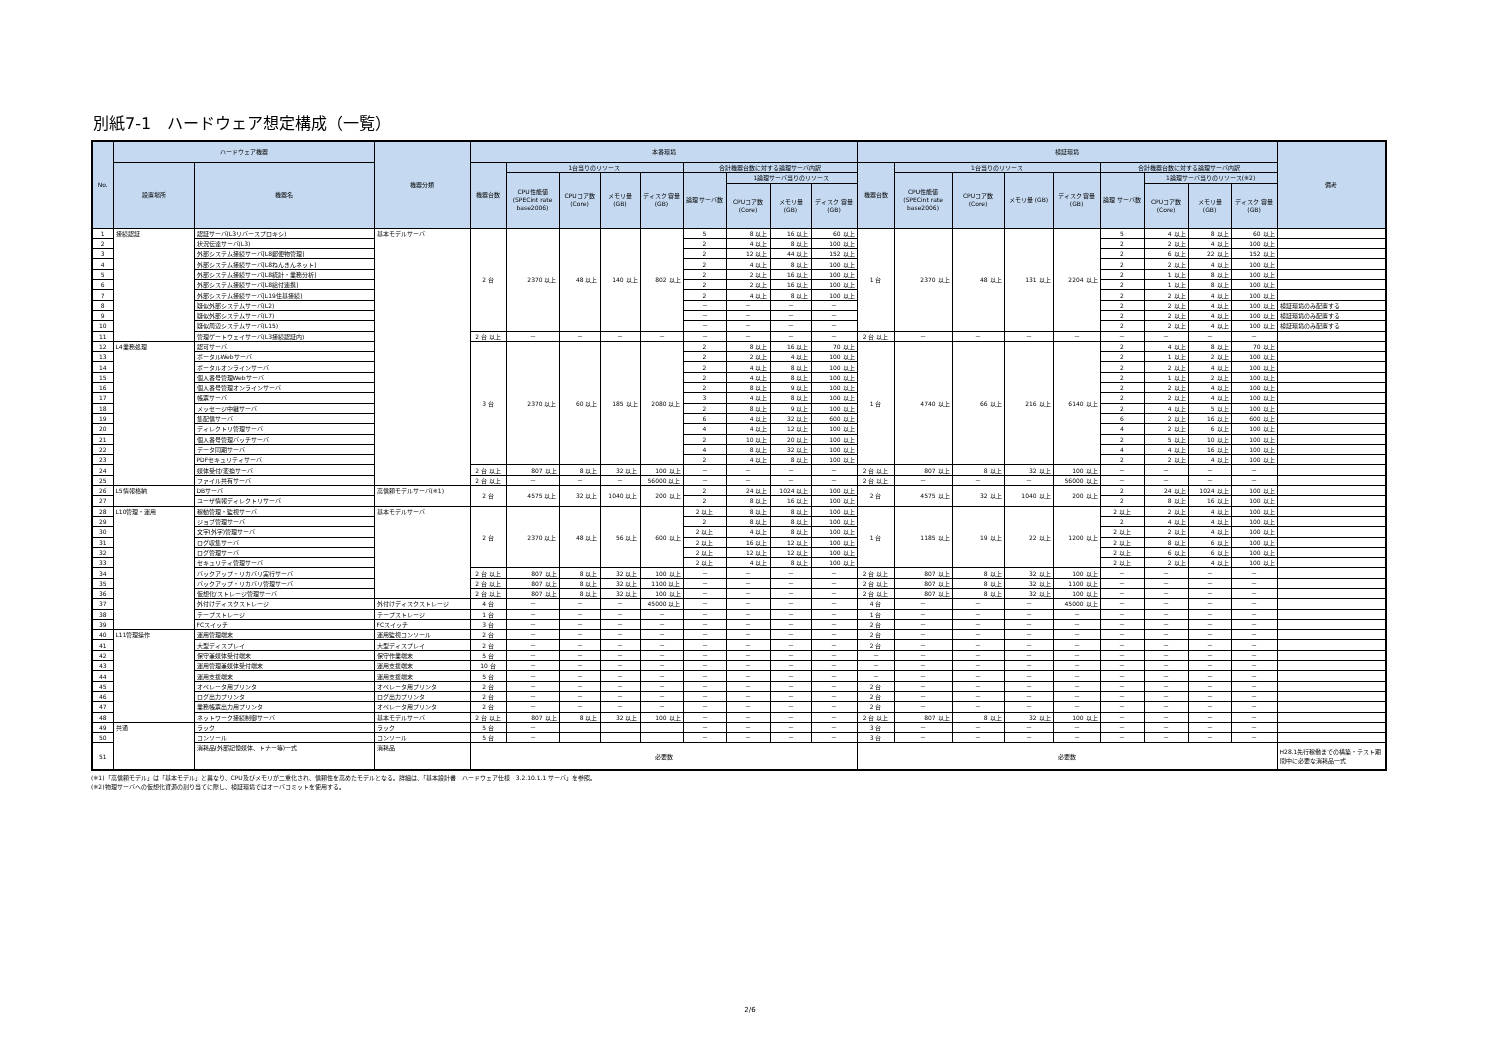別紙7-1　ハードウェア想定構成（一覧）
| No. | ハードウェア機器 | | 機器分類 | 本番環境 | | | | | | | | | 検証環境 | | | | | | | | | 備考 |
| --- | --- | --- | --- | --- | --- | --- | --- | --- | --- | --- | --- | --- | --- | --- | --- | --- | --- | --- | --- | --- | --- | --- |
| | 設置場所 | 機器名 | | 機器台数 | 1台当りのリソース | | | | 合計機器台数に対する論理サーバ内訳 | | | | 機器台数 | 1台当りのリソース | | | | 合計機器台数に対する論理サーバ内訳 | | | | |
| | | | | | CPU性能値 (SPECint rate base2006) | CPUコア数 (Core) | メモリ量 (GB) | ディスク 容量(GB) | 論理 サーバ数 | 1論理サーバ当りのリソース | | | | CPU性能値 (SPECint rate base2006) | CPUコア数 (Core) | メモリ量 (GB) | ディスク 容量(GB) | 論理 サーバ数 | 1論理サーバ当りのリソース(※2) | | | |
| | | | | | | | | | | CPUコア数 (Core) | メモリ量 (GB) | ディスク 容量(GB) | | | | | | | CPUコア数 (Core) | メモリ量 (GB) | ディスク 容量(GB) | |
| 1 | 接続認証 | 認証サーバ(L3リバースプロキシ) | 基本モデルサーバ | 2 台 | 2370 以上 | 48 以上 | 140 以上 | 802 以上 | 5 | 8 以上 | 16 以上 | 60 以上 | 1 台 | 2370 以上 | 48 以上 | 131 以上 | 2204 以上 | 5 | 4 以上 | 8 以上 | 60 以上 | |
| 2 | | 状況伝達サーバ(L3) | | | | | | | 2 | 4 以上 | 8 以上 | 100 以上 | | | | | | 2 | 2 以上 | 4 以上 | 100 以上 | |
| 3 | | 外部システム接続サーバ[L8郵便物管理] | | | | | | | 2 | 12 以上 | 44 以上 | 152 以上 | | | | | | 2 | 6 以上 | 22 以上 | 152 以上 | |
| 4 | | 外部システム接続サーバ[L8ねんきんネット] | | | | | | | 2 | 4 以上 | 8 以上 | 100 以上 | | | | | | 2 | 2 以上 | 4 以上 | 100 以上 | |
| 5 | | 外部システム接続サーバ[L8統計・業務分析] | | | | | | | 2 | 2 以上 | 16 以上 | 100 以上 | | | | | | 2 | 1 以上 | 8 以上 | 100 以上 | |
| 6 | | 外部システム接続サーバ[L8給付連携] | | | | | | | 2 | 2 以上 | 16 以上 | 100 以上 | | | | | | 2 | 1 以上 | 8 以上 | 100 以上 | |
| 7 | | 外部システム接続サーバ[L19住基接続] | | | | | | | 2 | 4 以上 | 8 以上 | 100 以上 | | | | | | 2 | 2 以上 | 4 以上 | 100 以上 | |
| 8 | | 疑似外部システムサーバ(L2) | | | | | | | － | － | － | － | | | | | | 2 | 2 以上 | 4 以上 | 100 以上 | 検証環境のみ配置する |
| 9 | | 疑似外部システムサーバ(L7) | | | | | | | － | － | － | － | | | | | | 2 | 2 以上 | 4 以上 | 100 以上 | 検証環境のみ配置する |
| 10 | | 疑似周辺システムサーバ(L15) | | | | | | | － | － | － | － | | | | | | 2 | 2 以上 | 4 以上 | 100 以上 | 検証環境のみ配置する |
| 11 | | 管理ゲートウェイサーバ(L3接続認証内) | | 2 台 以上 | － | － | － | － | － | － | － | － | 2 台 以上 | － | － | － | － | － | － | － | － | |
| 12 | L4業務処理 | 認可サーバ | | 3 台 | 2370 以上 | 60 以上 | 185 以上 | 2080 以上 | 2 | 8 以上 | 16 以上 | 70 以上 | 1 台 | 4740 以上 | 66 以上 | 216 以上 | 6140 以上 | 2 | 4 以上 | 8 以上 | 70 以上 | |
| 13 | | ポータルWebサーバ | | | | | | | 2 | 2 以上 | 4 以上 | 100 以上 | | | | | | 2 | 1 以上 | 2 以上 | 100 以上 | |
| 14 | | ポータルオンラインサーバ | | | | | | | 2 | 4 以上 | 8 以上 | 100 以上 | | | | | | 2 | 2 以上 | 4 以上 | 100 以上 | |
| 15 | | 個人番号管理Webサーバ | | | | | | | 2 | 4 以上 | 8 以上 | 100 以上 | | | | | | 2 | 1 以上 | 2 以上 | 100 以上 | |
| 16 | | 個人番号管理オンラインサーバ | | | | | | | 2 | 8 以上 | 9 以上 | 100 以上 | | | | | | 2 | 2 以上 | 4 以上 | 100 以上 | |
| 17 | | 帳票サーバ | | | | | | | 3 | 4 以上 | 8 以上 | 100 以上 | | | | | | 2 | 2 以上 | 4 以上 | 100 以上 | |
| 18 | | メッセージ中継サーバ | | | | | | | 2 | 8 以上 | 9 以上 | 100 以上 | | | | | | 2 | 4 以上 | 5 以上 | 100 以上 | |
| 19 | | 集配信サーバ | | | | | | | 6 | 4 以上 | 32 以上 | 600 以上 | | | | | | 6 | 2 以上 | 16 以上 | 600 以上 | |
| 20 | | ディレクトリ管理サーバ | | | | | | | 4 | 4 以上 | 12 以上 | 100 以上 | | | | | | 4 | 2 以上 | 6 以上 | 100 以上 | |
| 21 | | 個人番号管理バッチサーバ | | | | | | | 2 | 10 以上 | 20 以上 | 100 以上 | | | | | | 2 | 5 以上 | 10 以上 | 100 以上 | |
| 22 | | データ同期サーバ | | | | | | | 4 | 8 以上 | 32 以上 | 100 以上 | | | | | | 4 | 4 以上 | 16 以上 | 100 以上 | |
| 23 | | PDFセキュリティサーバ | | | | | | | 2 | 4 以上 | 8 以上 | 100 以上 | | | | | | 2 | 2 以上 | 4 以上 | 100 以上 | |
| 24 | | 媒体受付/変換サーバ | | 2 台 以上 | 807 以上 | 8 以上 | 32 以上 | 100 以上 | － | － | － | － | 2 台 以上 | 807 以上 | 8 以上 | 32 以上 | 100 以上 | － | － | － | － | |
| 25 | | ファイル共有サーバ | | 2 台 以上 | － | － | － | 56000 以上 | － | － | － | － | 2 台 以上 | － | － | － | 56000 以上 | － | － | － | － | |
| 26 | L5情報格納 | DBサーバ | 高信頼モデルサーバ(※1) | 2 台 | 4575 以上 | 32 以上 | 1040 以上 | 200 以上 | 2 | 24 以上 | 1024 以上 | 100 以上 | 2 台 | 4575 以上 | 32 以上 | 1040 以上 | 200 以上 | 2 | 24 以上 | 1024 以上 | 100 以上 | |
| 27 | | ユーザ情報ディレクトリサーバ | | | | | | | 2 | 8 以上 | 16 以上 | 100 以上 | | | | | | 2 | 8 以上 | 16 以上 | 100 以上 | |
| 28 | L10管理・運用 | 稼動管理・監視サーバ | 基本モデルサーバ | 2 台 | 2370 以上 | 48 以上 | 56 以上 | 600 以上 | 2 以上 | 8 以上 | 8 以上 | 100 以上 | 1 台 | 1185 以上 | 19 以上 | 22 以上 | 1200 以上 | 2 以上 | 2 以上 | 4 以上 | 100 以上 | |
| 29 | | ジョブ管理サーバ | | | | | | | 2 | 8 以上 | 8 以上 | 100 以上 | | | | | | 2 | 4 以上 | 4 以上 | 100 以上 | |
| 30 | | 文字(外字)管理サーバ | | | | | | | 2 以上 | 4 以上 | 8 以上 | 100 以上 | | | | | | 2 以上 | 2 以上 | 4 以上 | 100 以上 | |
| 31 | | ログ収集サーバ | | | | | | | 2 以上 | 16 以上 | 12 以上 | 100 以上 | | | | | | 2 以上 | 8 以上 | 6 以上 | 100 以上 | |
| 32 | | ログ管理サーバ | | | | | | | 2 以上 | 12 以上 | 12 以上 | 100 以上 | | | | | | 2 以上 | 6 以上 | 6 以上 | 100 以上 | |
| 33 | | セキュリティ管理サーバ | | | | | | | 2 以上 | 4 以上 | 8 以上 | 100 以上 | | | | | | 2 以上 | 2 以上 | 4 以上 | 100 以上 | |
| 34 | | バックアップ・リカバリ実行サーバ | | 2 台 以上 | 807 以上 | 8 以上 | 32 以上 | 100 以上 | － | － | － | － | 2 台 以上 | 807 以上 | 8 以上 | 32 以上 | 100 以上 | － | － | － | － | |
| 35 | | バックアップ・リカバリ管理サーバ | | 2 台 以上 | 807 以上 | 8 以上 | 32 以上 | 1100 以上 | － | － | － | － | 2 台 以上 | 807 以上 | 8 以上 | 32 以上 | 1100 以上 | － | － | － | － | |
| 36 | | 仮想化/ストレージ管理サーバ | | 2 台 以上 | 807 以上 | 8 以上 | 32 以上 | 100 以上 | － | － | － | － | 2 台 以上 | 807 以上 | 8 以上 | 32 以上 | 100 以上 | － | － | － | － | |
| 37 | | 外付けディスクストレージ | 外付けディスクストレージ | 4 台 | － | － | － | 45000 以上 | － | － | － | － | 4 台 | － | － | － | 45000 以上 | － | － | － | － | |
| 38 | | テープストレージ | テープストレージ | 1 台 | － | － | － | － | － | － | － | － | 1 台 | － | － | － | － | － | － | － | － | |
| 39 | | FCスイッチ | FCスイッチ | 3 台 | － | － | － | － | － | － | － | － | 2 台 | － | － | － | － | － | － | － | － | |
| 40 | L11管理操作 | 運用管理端末 | 運用監視コンソール | 2 台 | － | － | － | － | － | － | － | － | 2 台 | － | － | － | － | － | － | － | － | |
| 41 | | 大型ディスプレイ | 大型ディスプレイ | 2 台 | － | － | － | － | － | － | － | － | 2 台 | － | － | － | － | － | － | － | － | |
| 42 | | 保守兼媒体受付端末 | 保守作業端末 | 5 台 | － | － | － | － | － | － | － | － | － | － | － | － | － | － | － | － | － | |
| 43 | | 運用管理兼媒体受付端末 | 運用支援端末 | 10 台 | － | － | － | － | － | － | － | － | － | － | － | － | － | － | － | － | － | |
| 44 | | 運用支援端末 | 運用支援端末 | 5 台 | － | － | － | － | － | － | － | － | － | － | － | － | － | － | － | － | － | |
| 45 | | オペレータ用プリンタ | オペレータ用プリンタ | 2 台 | － | － | － | － | － | － | － | － | 2 台 | － | － | － | － | － | － | － | － | |
| 46 | | ログ出力プリンタ | ログ出力プリンタ | 2 台 | － | － | － | － | － | － | － | － | 2 台 | － | － | － | － | － | － | － | － | |
| 47 | | 業務帳票出力用プリンタ | オペレータ用プリンタ | 2 台 | － | － | － | － | － | － | － | － | 2 台 | － | － | － | － | － | － | － | － | |
| 48 | | ネットワーク接続制御サーバ | 基本モデルサーバ | 2 台 以上 | 807 以上 | 8 以上 | 32 以上 | 100 以上 | － | － | － | － | 2 台 以上 | 807 以上 | 8 以上 | 32 以上 | 100 以上 | － | － | － | － | |
| 49 | 共通 | ラック | ラック | 5 台 | － | | | | － | － | － | － | 3 台 | － | － | － | － | － | － | － | － | |
| 50 | | コンソール | コンソール | 5 台 | － | | | | － | － | － | － | 3 台 | － | － | － | － | － | － | － | － | |
| 51 | | 消耗品(外部記憶媒体、トナー等)一式 | 消耗品 | 必要数 | | | | | | | | | 必要数 | | | | | | | | | H28.1先行稼働までの構築・テスト期間中に必要な消耗品一式 |
(※1)「高信頼モデル」は「基本モデル」と異なり、CPU及びメモリが二重化され、信頼性を高めたモデルとなる。詳細は、「基本設計書　ハードウェア仕様　3.2.10.1.1 サーバ」を参照。
(※2)物理サーバへの仮想化資源の割り当てに際し、検証環境ではオーバコミットを使用する。
2/6